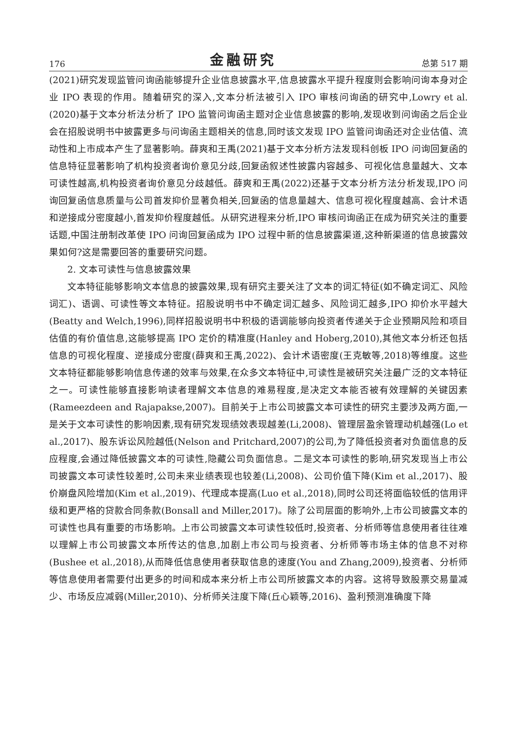176 金融研究 总第 517 期
(2021)研究发现监管问询函能够提升企业信息披露水平,信息披露水平提升程度则会影响问询本身对企业 IPO 表现的作用。随着研究的深入,文本分析法被引入 IPO 审核问询函的研究中,Lowry et al.(2020)基于文本分析法分析了 IPO 监管问询函主题对企业信息披露的影响,发现收到问询函之后企业会在招股说明书中披露更多与问询函主题相关的信息,同时该文发现 IPO 监管问询函还对企业估值、流动性和上市成本产生了显著影响。薛爽和王禹(2021)基于文本分析方法发现科创板 IPO 问询回复函的信息特征显著影响了机构投资者询价意见分歧,回复函叙述性披露内容越多、可视化信息量越大、文本可读性越高,机构投资者询价意见分歧越低。薛爽和王禹(2022)还基于文本分析方法分析发现,IPO 问询回复函信息质量与公司首发抑价显著负相关,回复函的信息量越大、信息可视化程度越高、会计术语和逆接成分密度越小,首发抑价程度越低。从研究进程来分析,IPO 审核问询函正在成为研究关注的重要话题,中国注册制改革使 IPO 问询回复函成为 IPO 过程中新的信息披露渠道,这种新渠道的信息披露效果如何?这是需要回答的重要研究问题。
2. 文本可读性与信息披露效果
文本特征能够影响文本信息的披露效果,现有研究主要关注了文本的词汇特征(如不确定词汇、风险词汇)、语调、可读性等文本特征。招股说明书中不确定词汇越多、风险词汇越多,IPO 抑价水平越大(Beatty and Welch,1996),同样招股说明书中积极的语调能够向投资者传递关于企业预期风险和项目估值的有价值信息,这能够提高 IPO 定价的精准度(Hanley and Hoberg,2010),其他文本分析还包括信息的可视化程度、逆接成分密度(薛爽和王禹,2022)、会计术语密度(王克敏等,2018)等维度。这些文本特征都能够影响信息传递的效率与效果,在众多文本特征中,可读性是被研究关注最广泛的文本特征之一。可读性能够直接影响读者理解文本信息的难易程度,是决定文本能否被有效理解的关键因素(Rameezdeen and Rajapakse,2007)。目前关于上市公司披露文本可读性的研究主要涉及两方面,一是关于文本可读性的影响因素,现有研究发现绩效表现越差(Li,2008)、管理层盈余管理动机越强(Lo et al.,2017)、股东诉讼风险越低(Nelson and Pritchard,2007)的公司,为了降低投资者对负面信息的反应程度,会通过降低披露文本的可读性,隐藏公司负面信息。二是文本可读性的影响,研究发现当上市公司披露文本可读性较差时,公司未来业绩表现也较差(Li,2008)、公司价值下降(Kim et al.,2017)、股价崩盘风险增加(Kim et al.,2019)、代理成本提高(Luo et al.,2018),同时公司还将面临较低的信用评级和更严格的贷款合同条款(Bonsall and Miller,2017)。除了公司层面的影响外,上市公司披露文本的可读性也具有重要的市场影响。上市公司披露文本可读性较低时,投资者、分析师等信息使用者往往难以理解上市公司披露文本所传达的信息,加剧上市公司与投资者、分析师等市场主体的信息不对称(Bushee et al.,2018),从而降低信息使用者获取信息的速度(You and Zhang,2009),投资者、分析师等信息使用者需要付出更多的时间和成本来分析上市公司所披露文本的内容。这将导致股票交易量减少、市场反应减弱(Miller,2010)、分析师关注度下降(丘心颖等,2016)、盈利预测准确度下降